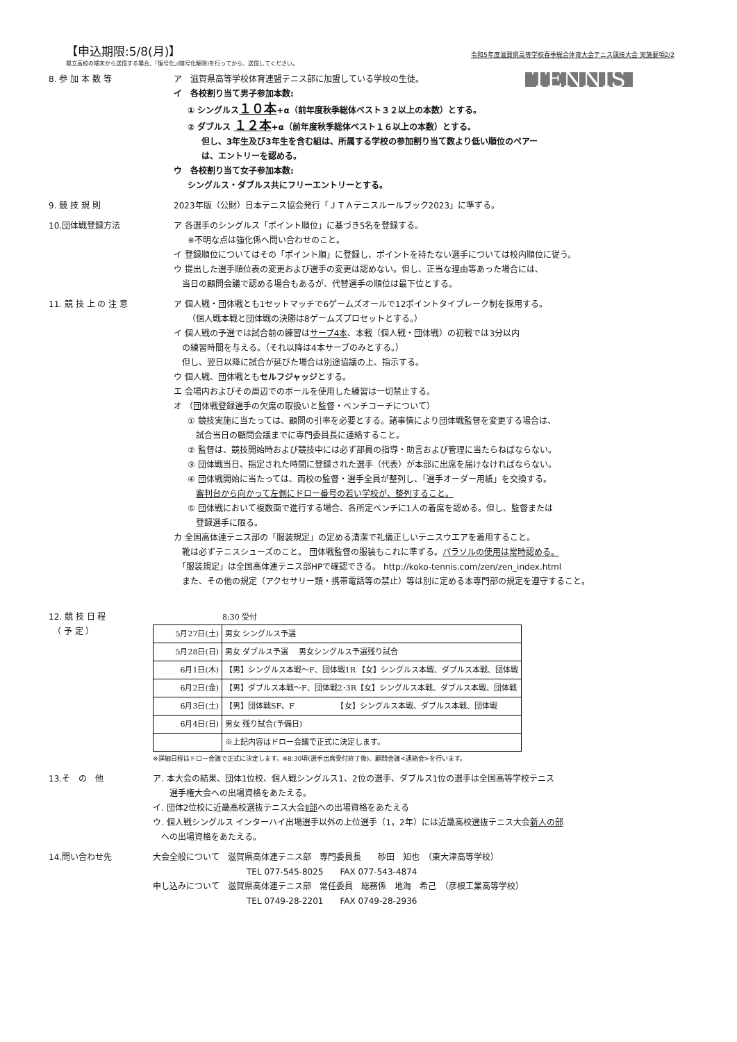【申込期限:5/8(月)】
令和5年度滋賀県高等学校春季総合体育大会テニス競技大会 実施要項2/2
県立高校の端末から送信する場合、｢復号化｣(暗号化解除)を行ってから、送信してください。
8. 参 加 本 数 等
TENNIS
ア　滋賀県高等学校体育連盟テニス部に加盟している学校の生徒。
イ　各校割り当て男子参加本数:
① シングルス１０本+α（前年度秋季総体ベスト３２以上の本数）とする。
② ダブルス １２本+α（前年度秋季総体ベスト１６以上の本数）とする。
但し、3年生及び3年生を含む組は、所属する学校の参加割り当て数より低い順位のペアー
は、エントリーを認める。
ウ　各校割り当て女子参加本数:
シングルス・ダブルス共にフリーエントリーとする。
9. 競 技 規 則 2023年版（公財）日本テニス協会発行「ＪＴＡテニスルールブック2023」に準ずる。
10.団体戦登録方法 ア 各選手のシングルス「ポイント順位」に基づき5名を登録する。
※不明な点は強化係へ問い合わせのこと。
イ 登録順位についてはその「ポイント順」に登録し、ポイントを持たない選手については校内順位に従う。
ウ 提出した選手順位表の変更および選手の変更は認めない。但し、正当な理由等あった場合には、
　当日の顧問会議で認める場合もあるが、代替選手の順位は最下位とする。
11. 競 技 上 の 注 意 ア 個人戦・団体戦とも1セットマッチで6ゲームズオールで12ポイントタイブレーク制を採用する。
（個人戦本戦と団体戦の決勝は8ゲームズプロセットとする。）
イ 個人戦の予選では試合前の練習はサーブ4本、本戦（個人戦・団体戦）の初戦では3分以内
　の練習時間を与える。（それ以降は4本サーブのみとする。）
　但し、翌日以降に試合が延びた場合は別途協議の上、指示する。
ウ 個人戦、団体戦ともセルフジャッジとする。
エ 会場内およびその周辺でのボールを使用した練習は一切禁止する。
オ （団体戦登録選手の欠席の取扱いと監督・ベンチコーチについて）
① 競技実施に当たっては、顧問の引率を必要とする。諸事情により団体戦監督を変更する場合は、
　試合当日の顧問会議までに専門委員長に連絡すること。
② 監督は、競技開始時および競技中には必ず部員の指導・助言および管理に当たらねばならない。
③ 団体戦当日、指定された時間に登録された選手（代表）が本部に出席を届けなければならない。
④ 団体戦開始に当たっては、両校の監督・選手全員が整列し、「選手オーダー用紙」を交換する。
　審判台から向かって左側にドロー番号の若い学校が、整列すること。
⑤ 団体戦において複数面で進行する場合、各所定ベンチに1人の着席を認める。但し、監督または
　登録選手に限る。
カ 全国高体連テニス部の「服装規定」の定める清潔で礼儀正しいテニスウエアを着用すること。
　靴は必ずテニスシューズのこと。 団体戦監督の服装もこれに準ずる。パラソルの使用は常時認める。
　「服装規定」は全国高体連テニス部HPで確認できる。 http://koko-tennis.com/zen/zen_index.html
　また、その他の規定（アクセサリー類・携帯電話等の禁止）等は別に定める本専門部の規定を遵守すること。
12. 競 技 日 程
　（ 予 定 ）
8:30 受付
| 5月27日(土) | 男女 シングルス予選 |
| 5月28日(日) | 男女 ダブルス予選 男女シングルス予選残り試合 |
| 6月1日(木) | 【男】シングルス本戦～F、団体戦1R 【女】シングルス本戦、ダブルス本戦、団体戦 |
| 6月2日(金) | 【男】ダブルス本戦～F、団体戦2･3R【女】シングルス本戦、ダブルス本戦、団体戦 |
| 6月3日(土) | 【男】団体戦SF、F 【女】シングルス本戦、ダブルス本戦、団体戦 |
| 6月4日(日) | 男女 残り試合(予備日) |
| | ※上記内容はドロー会議で正式に決定します。 |
※詳細日程はドロー会議で正式に決定します。※8:30頃(選手出席受付終了後)、顧問会議<連絡会>を行います。
13.そ　の　他 ア. 本大会の結果、団体1位校、個人戦シングルス1、2位の選手、ダブルス1位の選手は全国高等学校テニス
　　選手権大会への出場資格をあたえる。
イ. 団体2位校に近畿高校選抜テニス大会Ⅱ部への出場資格をあたえる
ウ. 個人戦シングルス インターハイ出場選手以外の上位選手（1，2年）には近畿高校選抜テニス大会新人の部
　への出場資格をあたえる。
14.問い合わせ先 大会全般について　滋賀県高体連テニス部　専門委員長　　砂田　知也　（東大津高等学校）
TEL 077-545-8025　　FAX 077-543-4874
申し込みについて　滋賀県高体連テニス部　常任委員　総務係　地海　希己　（彦根工業高等学校）
TEL 0749-28-2201　　FAX 0749-28-2936